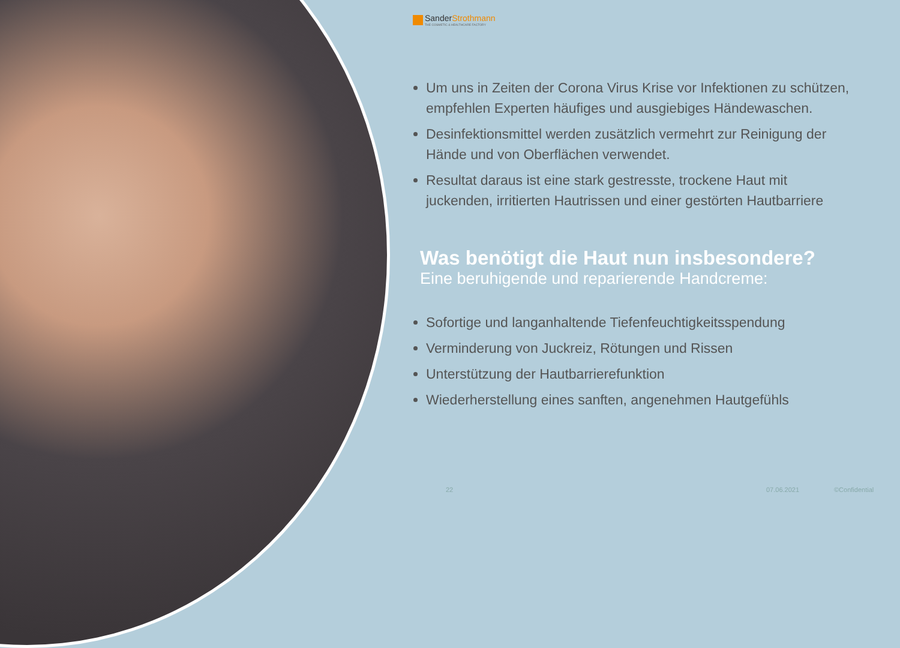SanderStrothmann
THE COSMETIC & HEALTHCARE FACTORY
Um uns in Zeiten der Corona Virus Krise vor Infektionen zu schützen, empfehlen Experten häufiges und ausgiebiges Händewaschen.
Desinfektionsmittel werden zusätzlich vermehrt zur Reinigung der Hände und von Oberflächen verwendet.
Resultat daraus ist eine stark gestresste, trockene Haut mit juckenden, irritierten Hautrissen und einer gestörten Hautbarriere
Was benötigt die Haut nun insbesondere?
Eine beruhigende und reparierende Handcreme:
Sofortige und langanhaltende Tiefenfeuchtigkeitsspendung
Verminderung von Juckreiz, Rötungen und Rissen
Unterstützung der Hautbarrierefunktion
Wiederherstellung eines sanften, angenehmen Hautgefühls
22 07.06.2021 ©Confidential